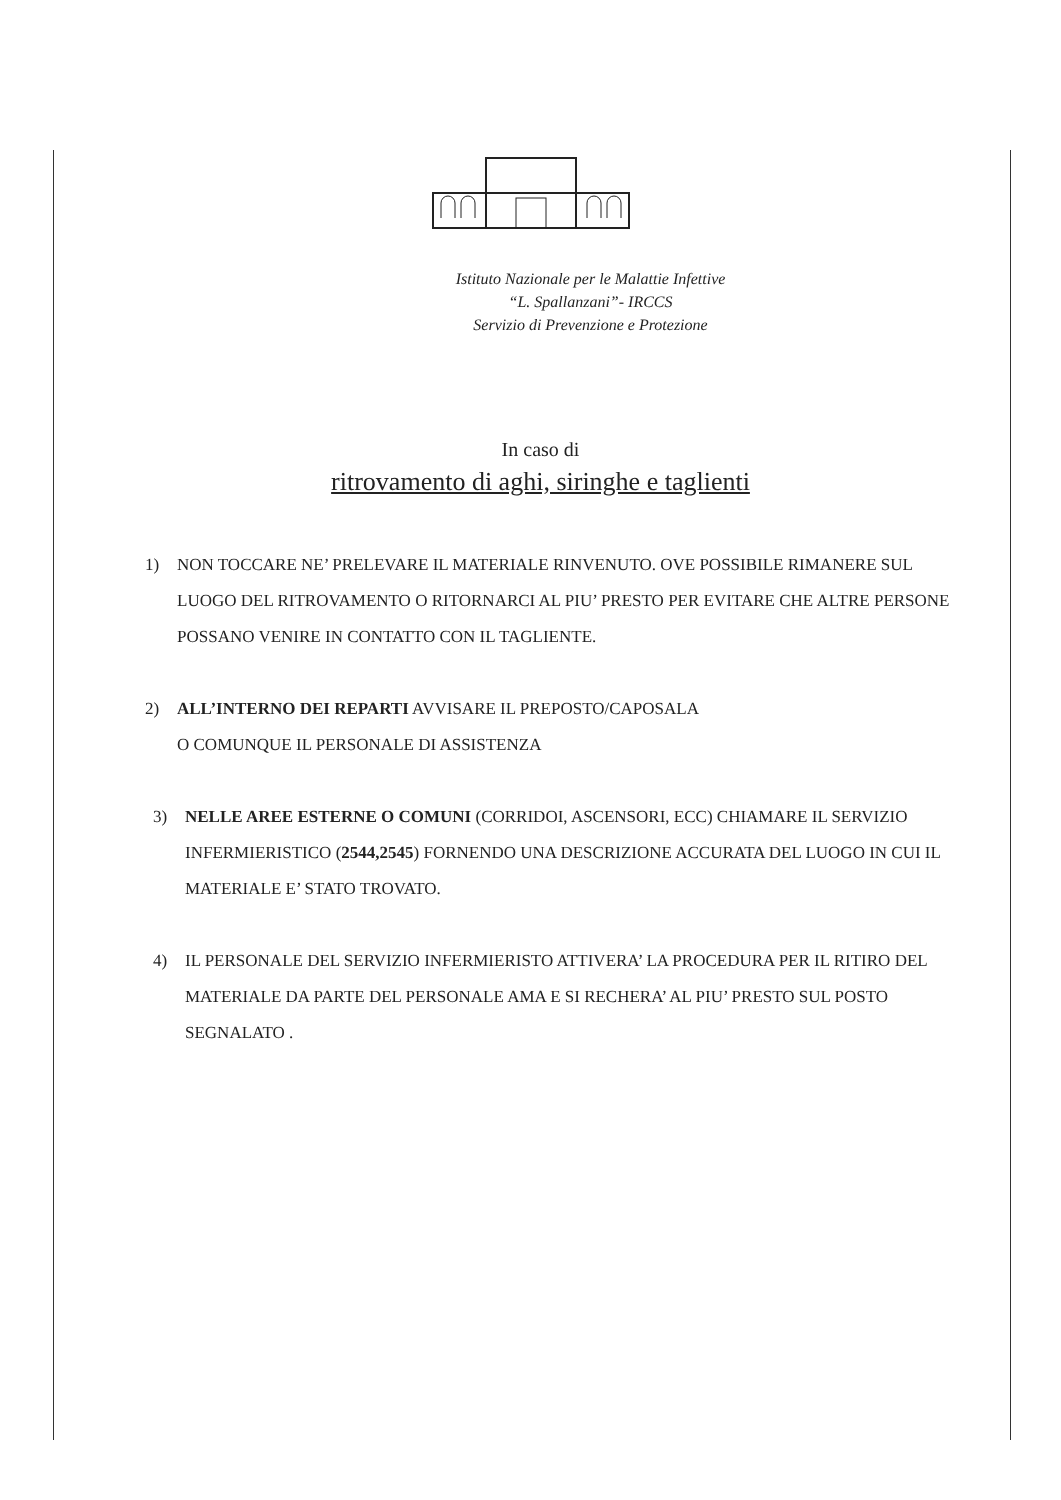Istituto Nazionale per le Malattie Infettive
“L. Spallanzani”- IRCCS
Servizio di Prevenzione e Protezione
In caso di
ritrovamento di aghi, siringhe e taglienti
1) NON TOCCARE NE’ PRELEVARE IL MATERIALE RINVENUTO. OVE POSSIBILE RIMANERE SUL LUOGO DEL RITROVAMENTO O RITORNARCI AL PIU’ PRESTO PER EVITARE CHE ALTRE PERSONE POSSANO VENIRE IN CONTATTO CON IL TAGLIENTE.
2) ALL’INTERNO DEI REPARTI AVVISARE IL PREPOSTO/CAPOSALA
O COMUNQUE IL PERSONALE DI ASSISTENZA
3) NELLE AREE ESTERNE O COMUNI (CORRIDOI, ASCENSORI, ECC) CHIAMARE IL SERVIZIO INFERMIERISTICO (2544,2545) FORNENDO UNA DESCRIZIONE ACCURATA DEL LUOGO IN CUI IL MATERIALE E’ STATO TROVATO.
4) IL PERSONALE DEL SERVIZIO INFERMIERISTO ATTIVERA’ LA PROCEDURA PER IL RITIRO DEL MATERIALE DA PARTE DEL PERSONALE AMA E SI RECHERA’ AL PIU’ PRESTO SUL POSTO SEGNALATO .